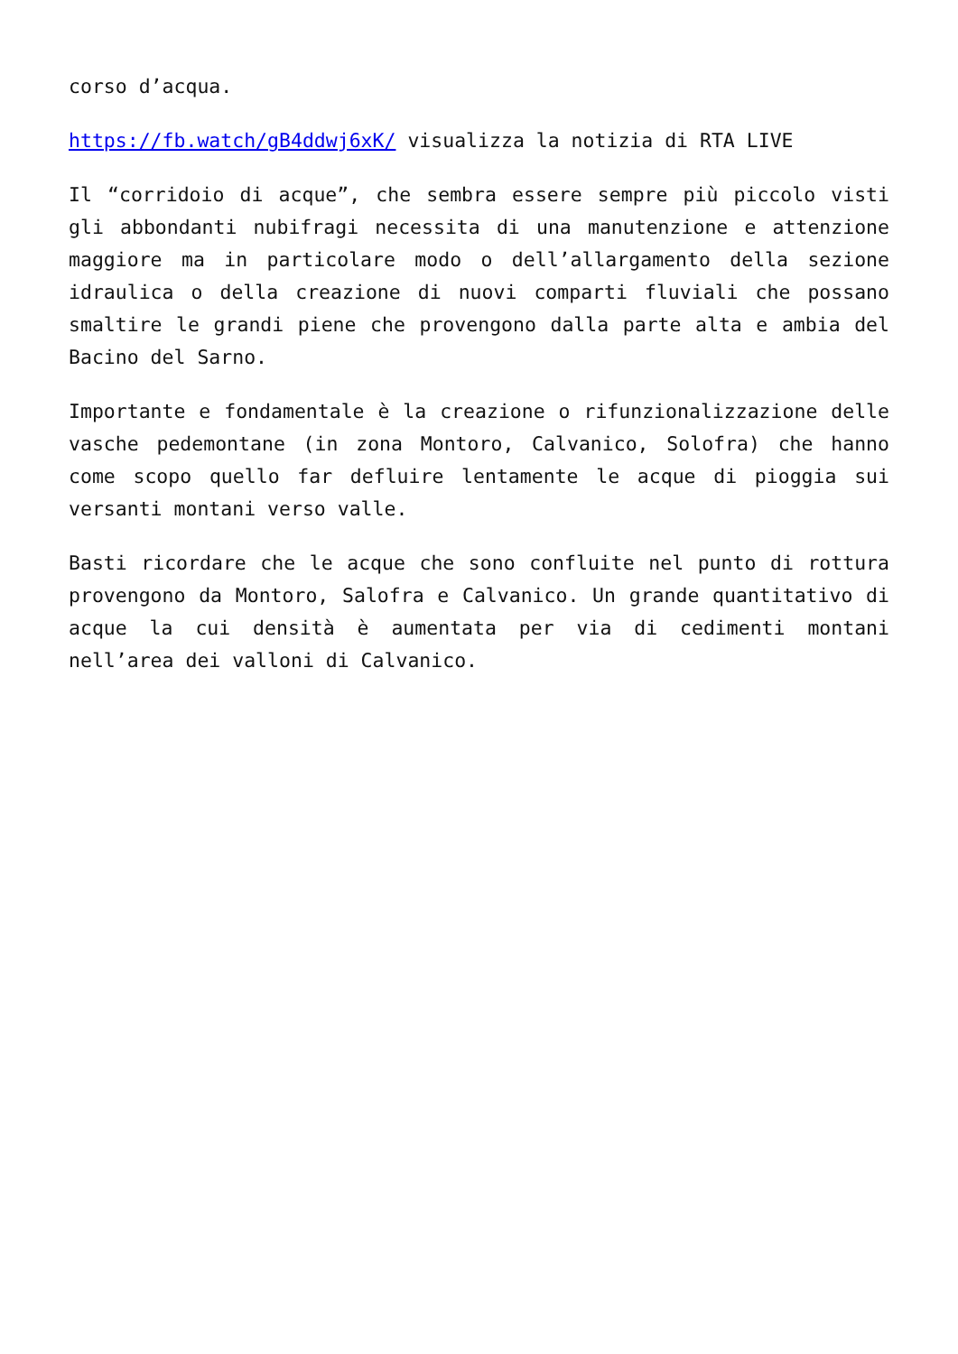corso d’acqua.
https://fb.watch/gB4ddwj6xK/ visualizza la notizia di RTA LIVE
Il “corridoio di acque”, che sembra essere sempre più piccolo visti gli abbondanti nubifragi necessita di una manutenzione e attenzione maggiore ma in particolare modo o dell’allargamento della sezione idraulica o della creazione di nuovi comparti fluviali che possano smaltire le grandi piene che provengono dalla parte alta e ambia del Bacino del Sarno.
Importante e fondamentale è la creazione o rifunzionalizzazione delle vasche pedemontane (in zona Montoro, Calvanico, Solofra) che hanno come scopo quello far defluire lentamente le acque di pioggia sui versanti montani verso valle.
Basti ricordare che le acque che sono confluite nel punto di rottura provengono da Montoro, Salofra e Calvanico. Un grande quantitativo di acque la cui densità è aumentata per via di cedimenti montani nell’area dei valloni di Calvanico.